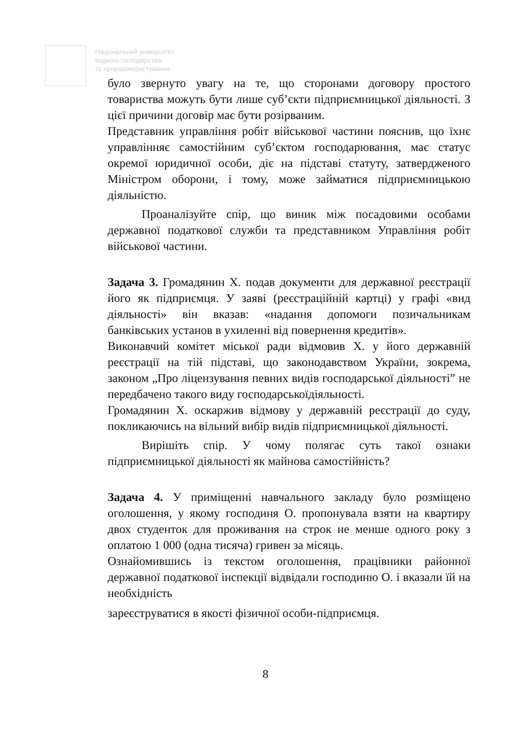Національний університет
водного господарства
та природокористування
було звернуто увагу на те, що сторонами договору простого товариства можуть бути лише суб’єкти підприємницької діяльності. З цієї причини договір має бути розірваним.
Представник управління робіт військової частини пояснив, що їхнє управлінняє самостійним суб’єктом господарювання, має статус окремої юридичної особи, діє на підставі статуту, затвердженого Міністром оборони, і тому, може займатися підприємницькою діяльністю.
Проаналізуйте спір, що виник між посадовими особами державної податкової служби та представником Управління робіт військової частини.
Задача 3. Громадянин Х. подав документи для державної реєстрації його як підприємця. У заяві (реєстраційній картці) у графі «вид діяльності» він вказав: «надання допомоги позичальникам банківських установ в ухиленні від повернення кредитів».
Виконавчий комітет міської ради відмовив Х. у його державній реєстрації на тій підставі, що законодавством України, зокрема, законом „Про ліцензування певних видів господарської діяльності” не передбачено такого виду господарськоїдіяльності.
Громадянин Х. оскаржив відмову у державній реєстрації до суду, покликаючись на вільний вибір видів підприємницької діяльності.
Вирішіть спір. У чому полягає суть такої ознаки підприємницької діяльності як майнова самостійність?
Задача 4. У приміщенні навчального закладу було розміщено оголошення, у якому господиня О. пропонувала взяти на квартиру двох студенток для проживання на строк не менше одного року з оплатою 1 000 (одна тисяча) гривен за місяць.
Ознайомившись із текстом оголошення, працівники районної державної податкової інспекції відвідали господиню О. і вказали їй на необхідність
зареєструватися в якості фізичної особи-підприємця.
8